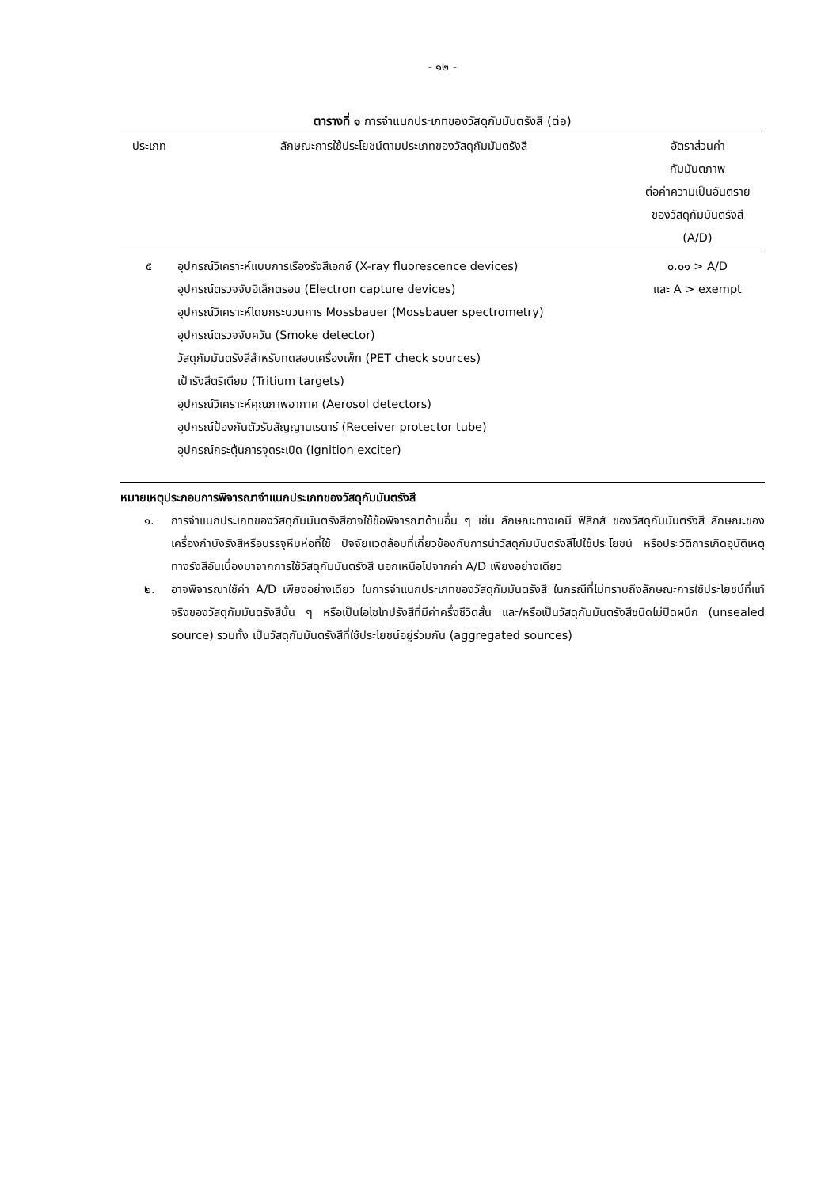- ๑๒ -
ตารางที่ ๑ การจำแนกประเภทของวัสดุกัมมันตรังสี (ต่อ)
| ประเภท | ลักษณะการใช้ประโยชน์ตามประเภทของวัสดุกัมมันตรังสี | อัตราส่วนค่า กัมมันตภาพ ต่อค่าความเป็นอันตราย ของวัสดุกัมมันตรังสี (A/D) |
| --- | --- | --- |
| ๕ | อุปกรณ์วิเคราะห์แบบการเรืองรังสีเอกซ์ (X-ray fluorescence devices) อุปกรณ์ตรวจจับอิเล็กตรอน (Electron capture devices) อุปกรณ์วิเคราะห์โดยกระบวนการ Mossbauer (Mossbauer spectrometry) อุปกรณ์ตรวจจับควัน (Smoke detector) วัสดุกัมมันตรังสีสำหรับทดสอบเครื่องเพ็ท (PET check sources) เป้ารังสีตริเตียม (Tritium targets) อุปกรณ์วิเคราะห์คุณภาพอากาศ (Aerosol detectors) อุปกรณ์ป้องกันตัวรับสัญญานเรดาร์ (Receiver protector tube) อุปกรณ์กระตุ้นการจุดระเบิด (Ignition exciter) | ๐.๐๑ > A/D และ A > exempt |
หมายเหตุประกอบการพิจารณาจำแนกประเภทของวัสดุกัมมันตรังสี
๑. การจำแนกประเภทของวัสดุกัมมันตรังสีอาจใช้ข้อพิจารณาด้านอื่น ๆ เช่น ลักษณะทางเคมี ฟิสิกส์ ของวัสดุกัมมันตรังสี ลักษณะของเครื่องกำบังรังสีหรือบรรจุหีบห่อที่ใช้ ปัจจัยแวดล้อมที่เกี่ยวข้องกับการนำวัสดุกัมมันตรังสีไปใช้ประโยชน์ หรือประวัติการเกิดอุบัติเหตุทางรังสีอันเนื่องมาจากการใช้วัสดุกัมมันตรังสี นอกเหนือไปจากค่า A/D เพียงอย่างเดียว
๒. อาจพิจารณาใช้ค่า A/D เพียงอย่างเดียว ในการจำแนกประเภทของวัสดุกัมมันตรังสี ในกรณีที่ไม่ทราบถึงลักษณะการใช้ประโยชน์ที่แท้จริงของวัสดุกัมมันตรังสีนั้น ๆ หรือเป็นไอโซโทปรังสีที่มีค่าครึ่งชีวิตสั้น และ/หรือเป็นวัสดุกัมมันตรังสีชนิดไม่ปิดผนึก (unsealed source) รวมทั้ง เป็นวัสดุกัมมันตรังสีที่ใช้ประโยชน์อยู่ร่วมกัน (aggregated sources)